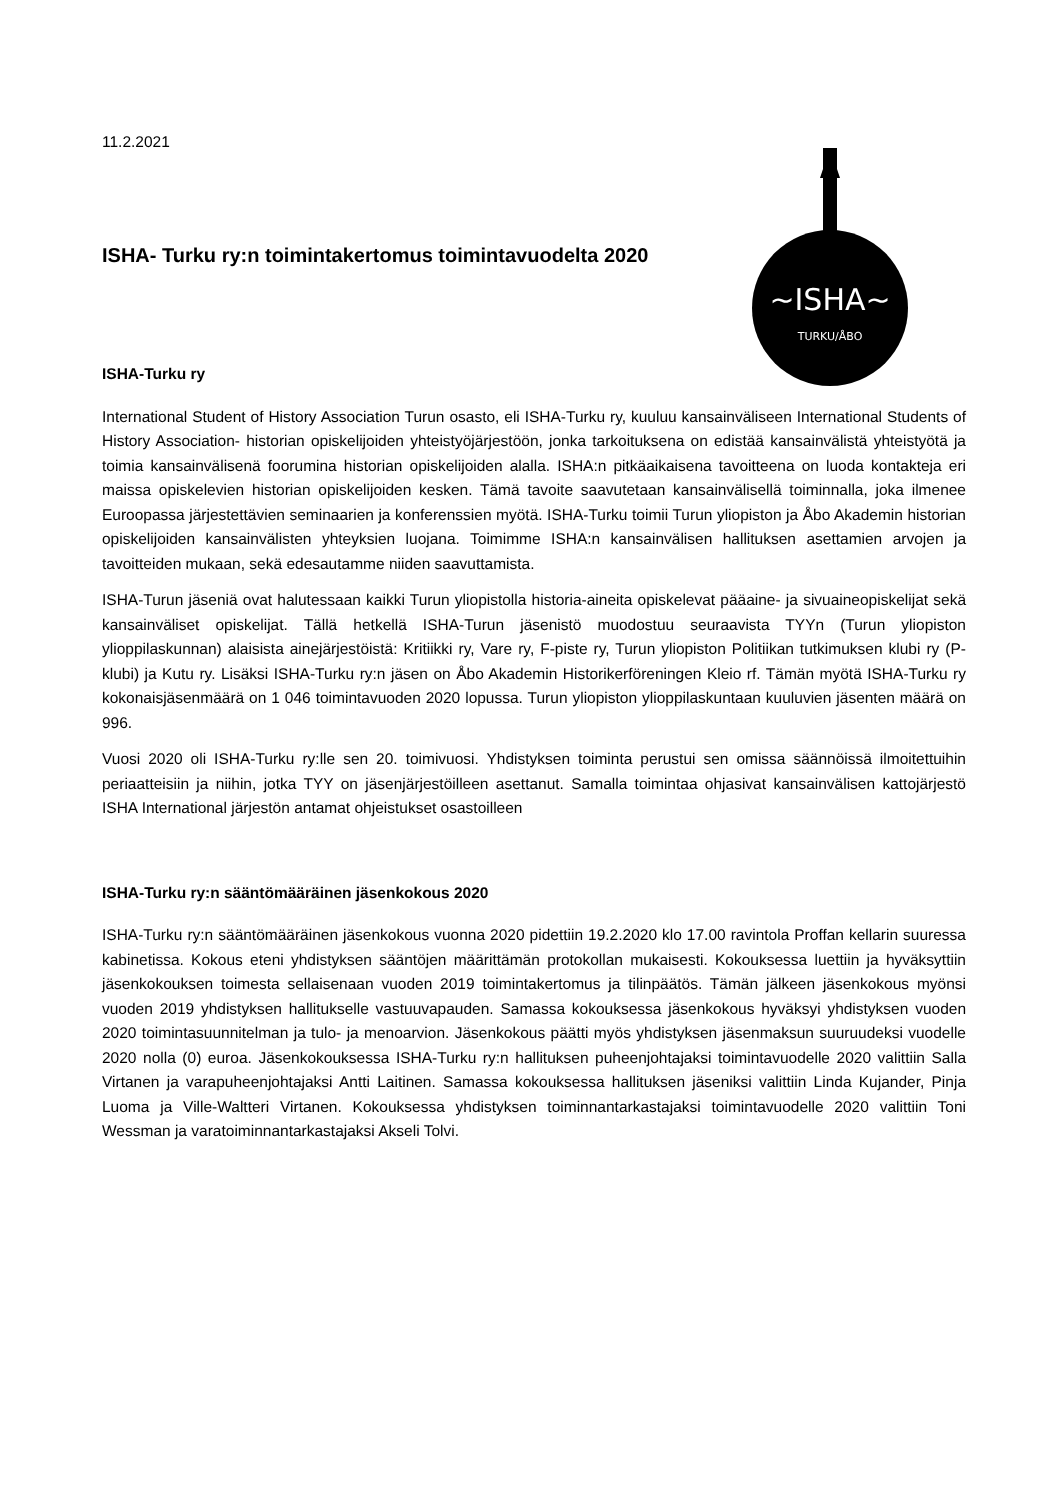~ISHA~
TURKU/ÅBO
11.2.2021
ISHA- Turku ry:n toimintakertomus toimintavuodelta 2020
ISHA-Turku ry
International Student of History Association Turun osasto, eli ISHA-Turku ry, kuuluu kansainväliseen International Students of History Association- historian opiskelijoiden yhteistyöjärjestöön, jonka tarkoituksena on edistää kansainvälistä yhteistyötä ja toimia kansainvälisenä foorumina historian opiskelijoiden alalla. ISHA:n pitkäaikaisena tavoitteena on luoda kontakteja eri maissa opiskelevien historian opiskelijoiden kesken. Tämä tavoite saavutetaan kansainvälisellä toiminnalla, joka ilmenee Euroopassa järjestettävien seminaarien ja konferenssien myötä. ISHA-Turku toimii Turun yliopiston ja Åbo Akademin historian opiskelijoiden kansainvälisten yhteyksien luojana. Toimimme ISHA:n kansainvälisen hallituksen asettamien arvojen ja tavoitteiden mukaan, sekä edesautamme niiden saavuttamista.
ISHA-Turun jäseniä ovat halutessaan kaikki Turun yliopistolla historia-aineita opiskelevat pääaine- ja sivuaineopiskelijat sekä kansainväliset opiskelijat. Tällä hetkellä ISHA-Turun jäsenistö muodostuu seuraavista TYYn (Turun yliopiston ylioppilaskunnan) alaisista ainejärjestöistä: Kritiikki ry, Vare ry, F-piste ry, Turun yliopiston Politiikan tutkimuksen klubi ry (P-klubi) ja Kutu ry. Lisäksi ISHA-Turku ry:n jäsen on Åbo Akademin Historikerföreningen Kleio rf. Tämän myötä ISHA-Turku ry kokonaisjäsenmäärä on 1 046 toimintavuoden 2020 lopussa. Turun yliopiston ylioppilaskuntaan kuuluvien jäsenten määrä on 996.
Vuosi 2020 oli ISHA-Turku ry:lle sen 20. toimivuosi. Yhdistyksen toiminta perustui sen omissa säännöissä ilmoitettuihin periaatteisiin ja niihin, jotka TYY on jäsenjärjestöilleen asettanut. Samalla toimintaa ohjasivat kansainvälisen kattojärjestö ISHA International järjestön antamat ohjeistukset osastoilleen
ISHA-Turku ry:n sääntömääräinen jäsenkokous 2020
ISHA-Turku ry:n sääntömääräinen jäsenkokous vuonna 2020 pidettiin 19.2.2020 klo 17.00 ravintola Proffan kellarin suuressa kabinetissa. Kokous eteni yhdistyksen sääntöjen määrittämän protokollan mukaisesti. Kokouksessa luettiin ja hyväksyttiin jäsenkokouksen toimesta sellaisenaan vuoden 2019 toimintakertomus ja tilinpäätös. Tämän jälkeen jäsenkokous myönsi vuoden 2019 yhdistyksen hallitukselle vastuuvapauden. Samassa kokouksessa jäsenkokous hyväksyi yhdistyksen vuoden 2020 toimintasuunnitelman ja tulo- ja menoarvion. Jäsenkokous päätti myös yhdistyksen jäsenmaksun suuruudeksi vuodelle 2020 nolla (0) euroa. Jäsenkokouksessa ISHA-Turku ry:n hallituksen puheenjohtajaksi toimintavuodelle 2020 valittiin Salla Virtanen ja varapuheenjohtajaksi Antti Laitinen. Samassa kokouksessa hallituksen jäseniksi valittiin Linda Kujander, Pinja Luoma ja Ville-Waltteri Virtanen. Kokouksessa yhdistyksen toiminnantarkastajaksi toimintavuodelle 2020 valittiin Toni Wessman ja varatoiminnantarkastajaksi Akseli Tolvi.